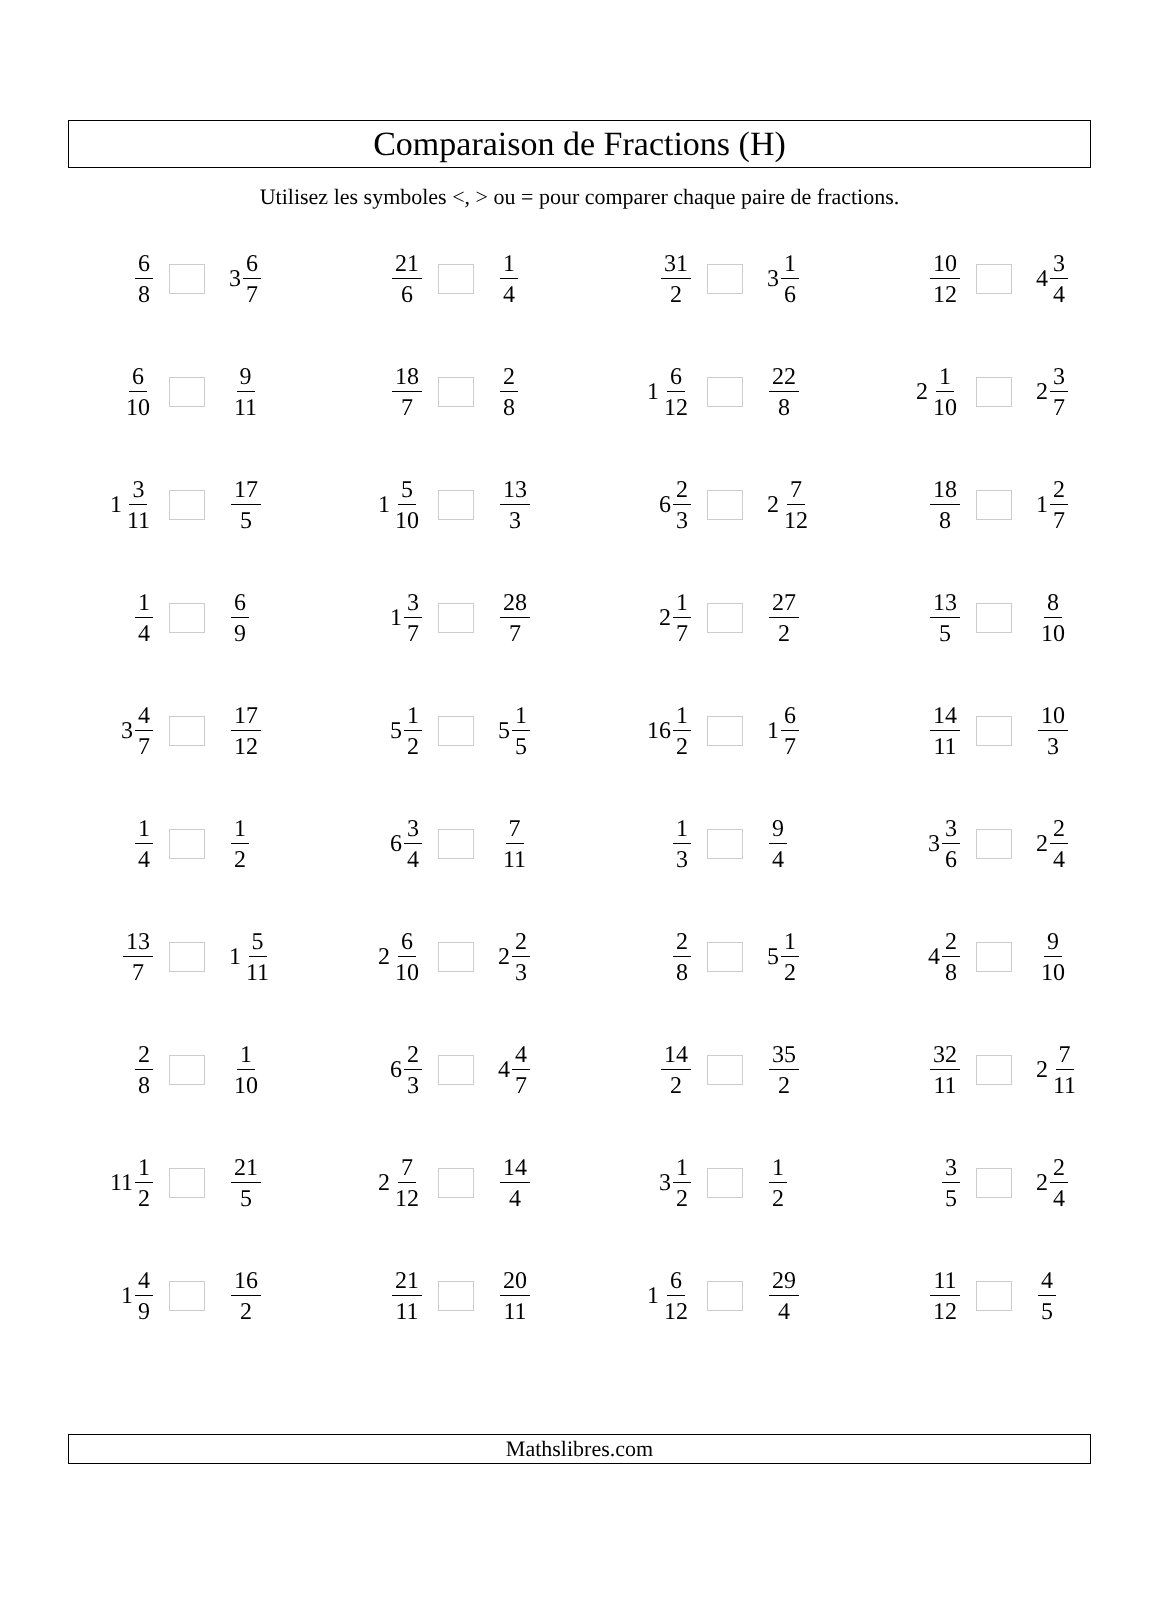Comparaison de Fractions (H)
Utilisez les symboles <, > ou = pour comparer chaque paire de fractions.
| 6 8 3 6 7 | 21 6 1 4 | 31 2 3 1 6 | 10 12 4 3 4 |
| 6 10 9 11 | 18 7 2 8 | 1 6 12 22 8 | 2 1 10 2 3 7 |
| 1 3 11 17 5 | 1 5 10 13 3 | 6 2 3 2 7 12 | 18 8 1 2 7 |
| 1 4 6 9 | 1 3 7 28 7 | 2 1 7 27 2 | 13 5 8 10 |
| 3 4 7 17 12 | 5 1 2 5 1 5 | 16 1 2 1 6 7 | 14 11 10 3 |
| 1 4 1 2 | 6 3 4 7 11 | 1 3 9 4 | 3 3 6 2 2 4 |
| 13 7 1 5 11 | 2 6 10 2 2 3 | 2 8 5 1 2 | 4 2 8 9 10 |
| 2 8 1 10 | 6 2 3 4 4 7 | 14 2 35 2 | 32 11 2 7 11 |
| 11 1 2 21 5 | 2 7 12 14 4 | 3 1 2 1 2 | 3 5 2 2 4 |
| 1 4 9 16 2 | 21 11 20 11 | 1 6 12 29 4 | 11 12 4 5 |
Mathslibres.com